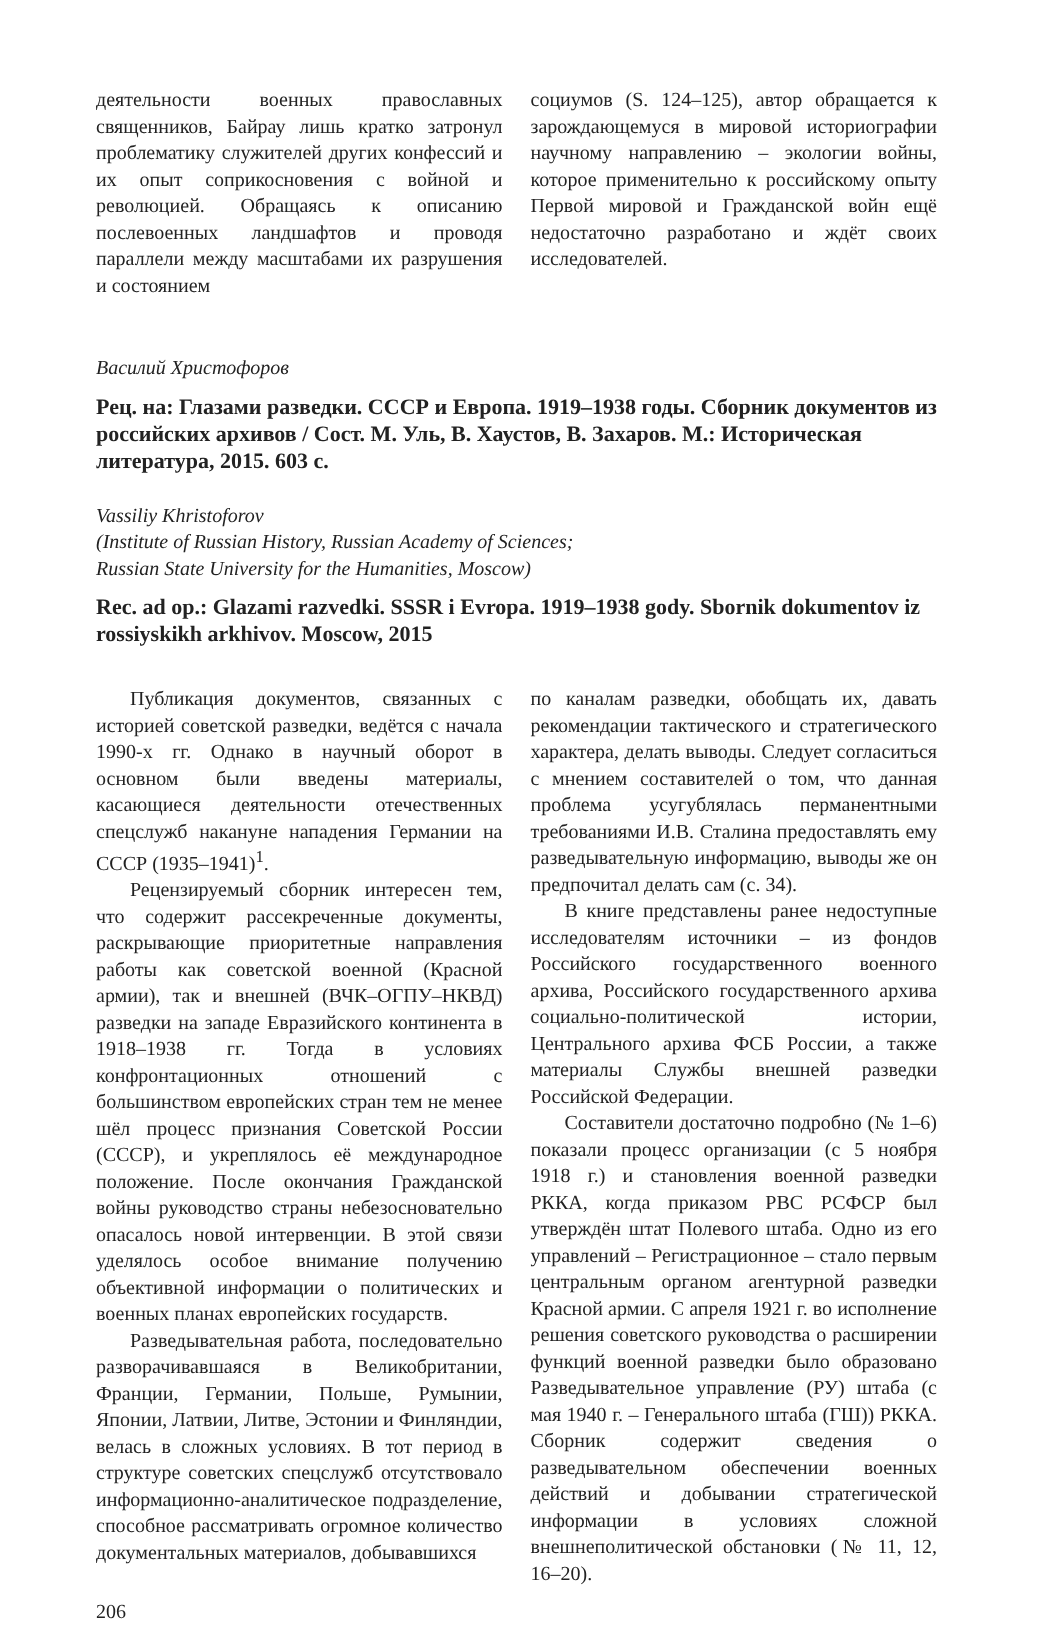деятельности военных православных священников, Байрау лишь кратко затронул проблематику служителей других конфессий и их опыт соприкосновения с войной и революцией. Обращаясь к описанию послевоенных ландшафтов и проводя параллели между масштабами их разрушения и состоянием
социумов (S. 124–125), автор обращается к зарождающемуся в мировой историографии научному направлению – экологии войны, которое применительно к российскому опыту Первой мировой и Гражданской войн ещё недостаточно разработано и ждёт своих исследователей.
Василий Христофоров
Рец. на: Глазами разведки. СССР и Европа. 1919–1938 годы. Сборник документов из российских архивов / Сост. М. Уль, В. Хаустов, В. Захаров. М.: Историческая литература, 2015. 603 с.
Vassiliy Khristoforov
(Institute of Russian History, Russian Academy of Sciences;
Russian State University for the Humanities, Moscow)
Rec. ad op.: Glazami razvedki. SSSR i Evropa. 1919–1938 gody. Sbornik dokumentov iz rossiyskikh arkhivov. Moscow, 2015
Публикация документов, связанных с историей советской разведки, ведётся с начала 1990-х гг. Однако в научный оборот в основном были введены материалы, касающиеся деятельности отечественных спецслужб накануне нападения Германии на СССР (1935–1941)<sup>1</sup>.
Рецензируемый сборник интересен тем, что содержит рассекреченные документы, раскрывающие приоритетные направления работы как советской военной (Красной армии), так и внешней (ВЧК–ОГПУ–НКВД) разведки на западе Евразийского континента в 1918–1938 гг. Тогда в условиях конфронтационных отношений с большинством европейских стран тем не менее шёл процесс признания Советской России (СССР), и укреплялось её международное положение. После окончания Гражданской войны руководство страны небезосновательно опасалось новой интервенции. В этой связи уделялось особое внимание получению объективной информации о политических и военных планах европейских государств.
Разведывательная работа, последовательно разворачивавшаяся в Великобритании, Франции, Германии, Польше, Румынии, Японии, Латвии, Литве, Эстонии и Финляндии, велась в сложных условиях. В тот период в структуре советских спецслужб отсутствовало информационно-аналитическое подразделение, способное рассматривать огромное количество документальных материалов, добывавшихся
по каналам разведки, обобщать их, давать рекомендации тактического и стратегического характера, делать выводы. Следует согласиться с мнением составителей о том, что данная проблема усугублялась перманентными требованиями И.В. Сталина предоставлять ему разведывательную информацию, выводы же он предпочитал делать сам (с. 34).
В книге представлены ранее недоступные исследователям источники – из фондов Российского государственного военного архива, Российского государственного архива социально-политической истории, Центрального архива ФСБ России, а также материалы Службы внешней разведки Российской Федерации.
Составители достаточно подробно (№ 1–6) показали процесс организации (с 5 ноября 1918 г.) и становления военной разведки РККА, когда приказом РВС РСФСР был утверждён штат Полевого штаба. Одно из его управлений – Регистрационное – стало первым центральным органом агентурной разведки Красной армии. С апреля 1921 г. во исполнение решения советского руководства о расширении функций военной разведки было образовано Разведывательное управление (РУ) штаба (с мая 1940 г. – Генерального штаба (ГШ)) РККА. Сборник содержит сведения о разведывательном обеспечении военных действий и добывании стратегической информации в условиях сложной внешнеполитической обстановки (№ 11, 12, 16–20).
206